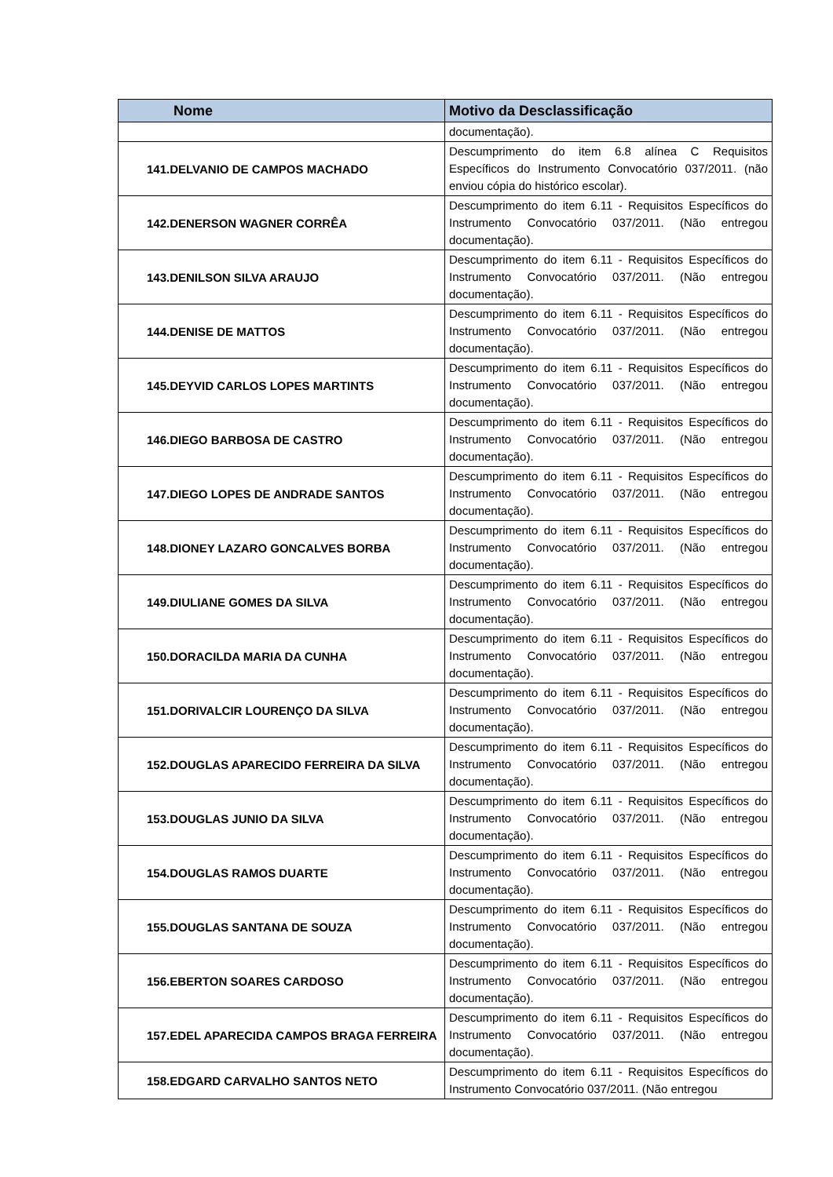| Nome | Motivo da Desclassificação |
| --- | --- |
| | documentação). |
| 141.DELVANIO DE CAMPOS MACHADO | Descumprimento do item 6.8 alínea C Requisitos Específicos do Instrumento Convocatório 037/2011. (não enviou cópia do histórico escolar). |
| 142.DENERSON WAGNER CORRÊA | Descumprimento do item 6.11 - Requisitos Específicos do Instrumento Convocatório 037/2011. (Não entregou documentação). |
| 143.DENILSON SILVA ARAUJO | Descumprimento do item 6.11 - Requisitos Específicos do Instrumento Convocatório 037/2011. (Não entregou documentação). |
| 144.DENISE DE MATTOS | Descumprimento do item 6.11 - Requisitos Específicos do Instrumento Convocatório 037/2011. (Não entregou documentação). |
| 145.DEYVID CARLOS LOPES MARTINTS | Descumprimento do item 6.11 - Requisitos Específicos do Instrumento Convocatório 037/2011. (Não entregou documentação). |
| 146.DIEGO BARBOSA DE CASTRO | Descumprimento do item 6.11 - Requisitos Específicos do Instrumento Convocatório 037/2011. (Não entregou documentação). |
| 147.DIEGO LOPES DE ANDRADE SANTOS | Descumprimento do item 6.11 - Requisitos Específicos do Instrumento Convocatório 037/2011. (Não entregou documentação). |
| 148.DIONEY LAZARO GONCALVES BORBA | Descumprimento do item 6.11 - Requisitos Específicos do Instrumento Convocatório 037/2011. (Não entregou documentação). |
| 149.DIULIANE GOMES DA SILVA | Descumprimento do item 6.11 - Requisitos Específicos do Instrumento Convocatório 037/2011. (Não entregou documentação). |
| 150.DORACILDA MARIA DA CUNHA | Descumprimento do item 6.11 - Requisitos Específicos do Instrumento Convocatório 037/2011. (Não entregou documentação). |
| 151.DORIVALCIR LOURENÇO DA SILVA | Descumprimento do item 6.11 - Requisitos Específicos do Instrumento Convocatório 037/2011. (Não entregou documentação). |
| 152.DOUGLAS APARECIDO FERREIRA DA SILVA | Descumprimento do item 6.11 - Requisitos Específicos do Instrumento Convocatório 037/2011. (Não entregou documentação). |
| 153.DOUGLAS JUNIO DA SILVA | Descumprimento do item 6.11 - Requisitos Específicos do Instrumento Convocatório 037/2011. (Não entregou documentação). |
| 154.DOUGLAS RAMOS DUARTE | Descumprimento do item 6.11 - Requisitos Específicos do Instrumento Convocatório 037/2011. (Não entregou documentação). |
| 155.DOUGLAS SANTANA DE SOUZA | Descumprimento do item 6.11 - Requisitos Específicos do Instrumento Convocatório 037/2011. (Não entregou documentação). |
| 156.EBERTON SOARES CARDOSO | Descumprimento do item 6.11 - Requisitos Específicos do Instrumento Convocatório 037/2011. (Não entregou documentação). |
| 157.EDEL APARECIDA CAMPOS BRAGA FERREIRA | Descumprimento do item 6.11 - Requisitos Específicos do Instrumento Convocatório 037/2011. (Não entregou documentação). |
| 158.EDGARD CARVALHO SANTOS NETO | Descumprimento do item 6.11 - Requisitos Específicos do Instrumento Convocatório 037/2011. (Não entregou |